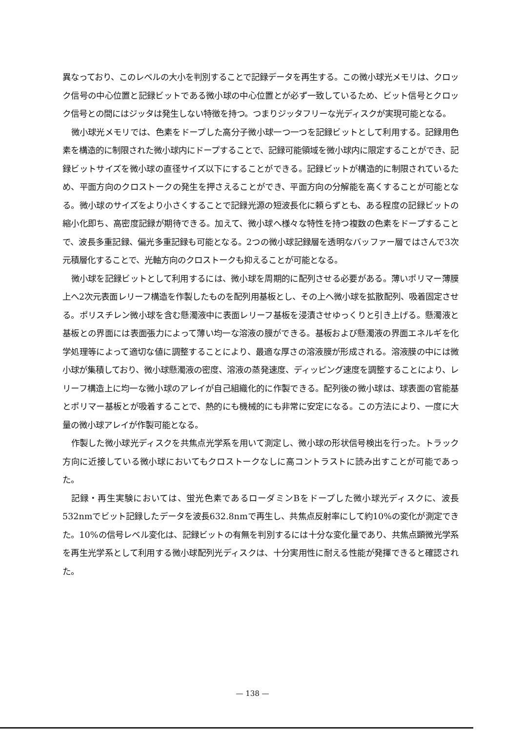異なっており、このレベルの大小を判別することで記録データを再生する。この微小球光メモリは、クロック信号の中心位置と記録ビットである微小球の中心位置とが必ず一致しているため、ビット信号とクロック信号との間にはジッタは発生しない特徴を持つ。つまりジッタフリーな光ディスクが実現可能となる。
微小球光メモリでは、色素をドープした高分子微小球一つ一つを記録ビットとして利用する。記録用色素を構造的に制限された微小球内にドープすることで、記録可能領域を微小球内に限定することができ、記録ビットサイズを微小球の直径サイズ以下にすることができる。記録ビットが構造的に制限されているため、平面方向のクロストークの発生を押さえることができ、平面方向の分解能を高くすることが可能となる。微小球のサイズをより小さくすることで記録光源の短波長化に頼らずとも、ある程度の記録ビットの縮小化即ち、高密度記録が期待できる。加えて、微小球へ様々な特性を持つ複数の色素をドープすることで、波長多重記録、偏光多重記録も可能となる。2つの微小球記録層を透明なバッファー層ではさんで3次元積層化することで、光軸方向のクロストークも抑えることが可能となる。
微小球を記録ビットとして利用するには、微小球を周期的に配列させる必要がある。薄いポリマー薄膜上へ2次元表面レリーフ構造を作製したものを配列用基板とし、その上へ微小球を拡散配列、吸着固定させる。ポリスチレン微小球を含む懸濁液中に表面レリーフ基板を浸漬させゆっくりと引き上げる。懸濁液と基板との界面には表面張力によって薄い均一な溶液の膜ができる。基板および懸濁液の界面エネルギを化学処理等によって適切な値に調整することにより、最適な厚さの溶液膜が形成される。溶液膜の中には微小球が集積しており、微小球懸濁液の密度、溶液の蒸発速度、ディッピング速度を調整することにより、レリーフ構造上に均一な微小球のアレイが自己組織化的に作製できる。配列後の微小球は、球表面の官能基とポリマー基板とが吸着することで、熱的にも機械的にも非常に安定になる。この方法により、一度に大量の微小球アレイが作製可能となる。
作製した微小球光ディスクを共焦点光学系を用いて測定し、微小球の形状信号検出を行った。トラック方向に近接している微小球においてもクロストークなしに高コントラストに読み出すことが可能であった。
記録・再生実験においては、蛍光色素であるローダミンBをドープした微小球光ディスクに、波長532nmでビット記録したデータを波長632.8nmで再生し、共焦点反射率にして約10%の変化が測定できた。10%の信号レベル変化は、記録ビットの有無を判別するには十分な変化量であり、共焦点顕微光学系を再生光学系として利用する微小球配列光ディスクは、十分実用性に耐える性能が発揮できると確認された。
— 138 —